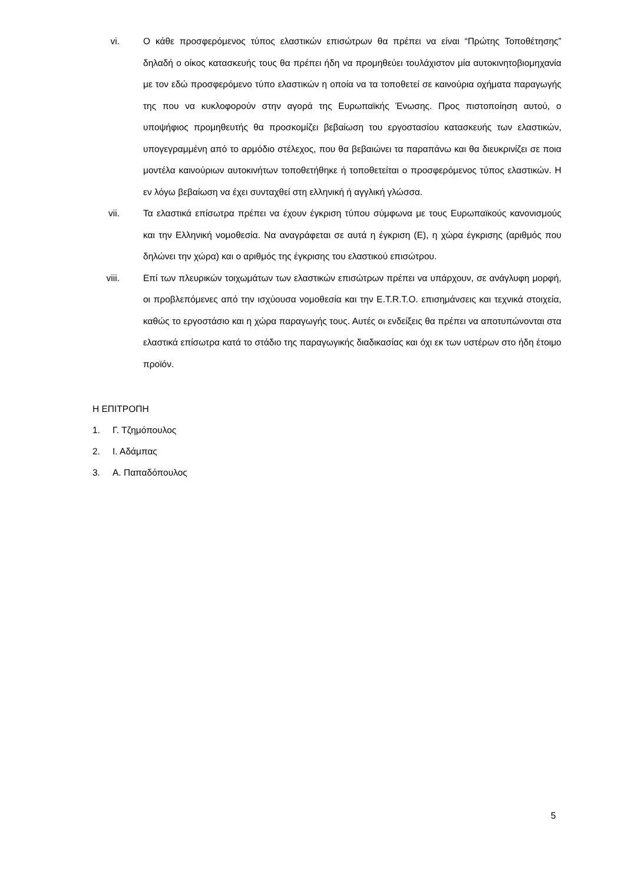vi. Ο κάθε προσφερόμενος τύπος ελαστικών επισώτρων θα πρέπει να είναι “Πρώτης Τοποθέτησης” δηλαδή ο οίκος κατασκευής τους θα πρέπει ήδη να προμηθεύει τουλάχιστον μία αυτοκινητοβιομηχανία με τον εδώ προσφερόμενο τύπο ελαστικών η οποία να τα τοποθετεί σε καινούρια οχήματα παραγωγής της που να κυκλοφορούν στην αγορά της Ευρωπαϊκής Ένωσης. Προς πιστοποίηση αυτού, ο υποψήφιος προμηθευτής θα προσκομίζει βεβαίωση του εργοστασίου κατασκευής των ελαστικών, υπογεγραμμένη από το αρμόδιο στέλεχος, που θα βεβαιώνει τα παραπάνω και θα διευκρινίζει σε ποια μοντέλα καινούριων αυτοκινήτων τοποθετήθηκε ή τοποθετείται ο προσφερόμενος τύπος ελαστικών. Η εν λόγω βεβαίωση να έχει συνταχθεί στη ελληνική ή αγγλική γλώσσα.
vii. Τα ελαστικά επίσωτρα πρέπει να έχουν έγκριση τύπου σύμφωνα με τους Ευρωπαϊκούς κανονισμούς και την Ελληνική νομοθεσία. Να αναγράφεται σε αυτά η έγκριση (Ε), η χώρα έγκρισης (αριθμός που δηλώνει την χώρα) και ο αριθμός της έγκρισης του ελαστικού επισώτρου.
viii. Επί των πλευρικών τοιχωμάτων των ελαστικών επισώτρων πρέπει να υπάρχουν, σε ανάγλυφη μορφή, οι προβλεπόμενες από την ισχύουσα νομοθεσία και την E.T.R.T.O. επισημάνσεις και τεχνικά στοιχεία, καθώς το εργοστάσιο και η χώρα παραγωγής τους. Αυτές οι ενδείξεις θα πρέπει να αποτυπώνονται στα ελαστικά επίσωτρα κατά το στάδιο της παραγωγικής διαδικασίας και όχι εκ των υστέρων στο ήδη έτοιμο προϊόν.
Η ΕΠΙΤΡΟΠΗ
1. Γ. Τζημόπουλος
2. Ι. Αδάμπας
3. Α. Παπαδόπουλος
5